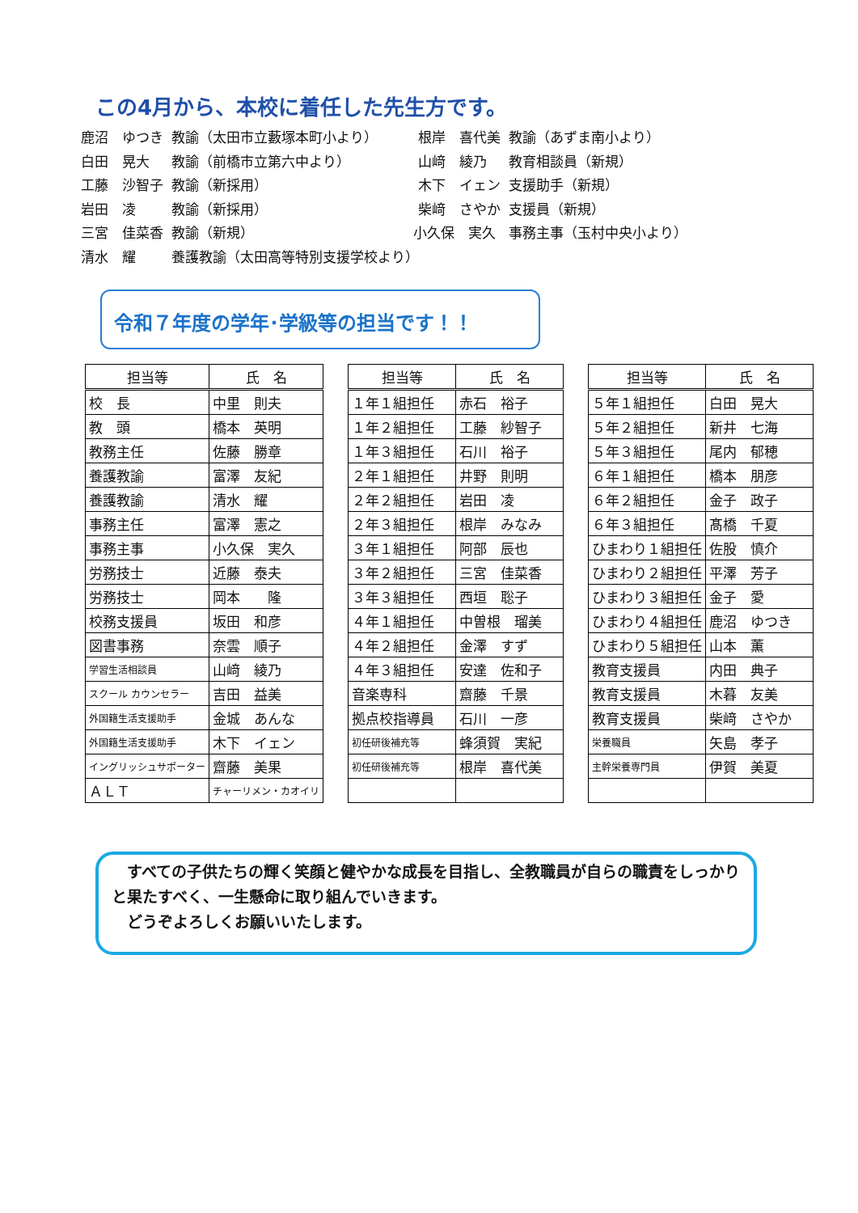この4月から、本校に着任した先生方です。
| 鹿沼 ゆつき | 教諭（太田市立藪塚本町小より） | 根岸 喜代美 | 教諭（あずま南小より） |
| 白田 晃大 | 教諭（前橋市立第六中より） | 山﨑 綾乃 | 教育相談員（新規） |
| 工藤 沙智子 | 教諭（新採用） | 木下 イェン | 支援助手（新規） |
| 岩田 凌 | 教諭（新採用） | 柴﨑 さやか | 支援員（新規） |
| 三宮 佳菜香 | 教諭（新規） | 小久保 実久 | 事務主事（玉村中央小より） |
| 清水 耀 | 養護教諭（太田高等特別支援学校より） | | |
令和７年度の学年･学級等の担当です！！
| 担当等 | 氏 名 |
| --- | --- |
| 校 長 | 中里 則夫 |
| 教 頭 | 橋本 英明 |
| 教務主任 | 佐藤 勝章 |
| 養護教諭 | 富澤 友紀 |
| 養護教諭 | 清水 耀 |
| 事務主任 | 富澤 憲之 |
| 事務主事 | 小久保 実久 |
| 労務技士 | 近藤 泰夫 |
| 労務技士 | 岡本 隆 |
| 校務支援員 | 坂田 和彦 |
| 図書事務 | 奈雲 順子 |
| 学習生活相談員 | 山﨑 綾乃 |
| スクール カウンセラー | 吉田 益美 |
| 外国籍生活支援助手 | 金城 あんな |
| 外国籍生活支援助手 | 木下 イェン |
| イングリッシュサポーター | 齋藤 美果 |
| ＡＬＴ | チャーリメン・カオイリ |
| 担当等 | 氏 名 |
| --- | --- |
| １年１組担任 | 赤石 裕子 |
| １年２組担任 | 工藤 紗智子 |
| １年３組担任 | 石川 裕子 |
| ２年１組担任 | 井野 則明 |
| ２年２組担任 | 岩田 凌 |
| ２年３組担任 | 根岸 みなみ |
| ３年１組担任 | 阿部 辰也 |
| ３年２組担任 | 三宮 佳菜香 |
| ３年３組担任 | 西垣 聡子 |
| ４年１組担任 | 中曽根 瑠美 |
| ４年２組担任 | 金澤 すず |
| ４年３組担任 | 安達 佐和子 |
| 音楽専科 | 齋藤 千景 |
| 拠点校指導員 | 石川 一彦 |
| 初任研後補充等 | 蜂須賀 実紀 |
| 初任研後補充等 | 根岸 喜代美 |
| 担当等 | 氏 名 |
| --- | --- |
| ５年１組担任 | 白田 晃大 |
| ５年２組担任 | 新井 七海 |
| ５年３組担任 | 尾内 郁穂 |
| ６年１組担任 | 橋本 朋彦 |
| ６年２組担任 | 金子 政子 |
| ６年３組担任 | 髙橋 千夏 |
| ひまわり１組担任 | 佐股 慎介 |
| ひまわり２組担任 | 平澤 芳子 |
| ひまわり３組担任 | 金子 愛 |
| ひまわり４組担任 | 鹿沼 ゆつき |
| ひまわり５組担任 | 山本 薫 |
| 教育支援員 | 内田 典子 |
| 教育支援員 | 木暮 友美 |
| 教育支援員 | 柴﨑 さやか |
| 栄養職員 | 矢島 孝子 |
| 主幹栄養専門員 | 伊賀 美夏 |
　すべての子供たちの輝く笑顔と健やかな成長を目指し、全教職員が自らの職責をしっかりと果たすべく、一生懸命に取り組んでいきます。
　どうぞよろしくお願いいたします。